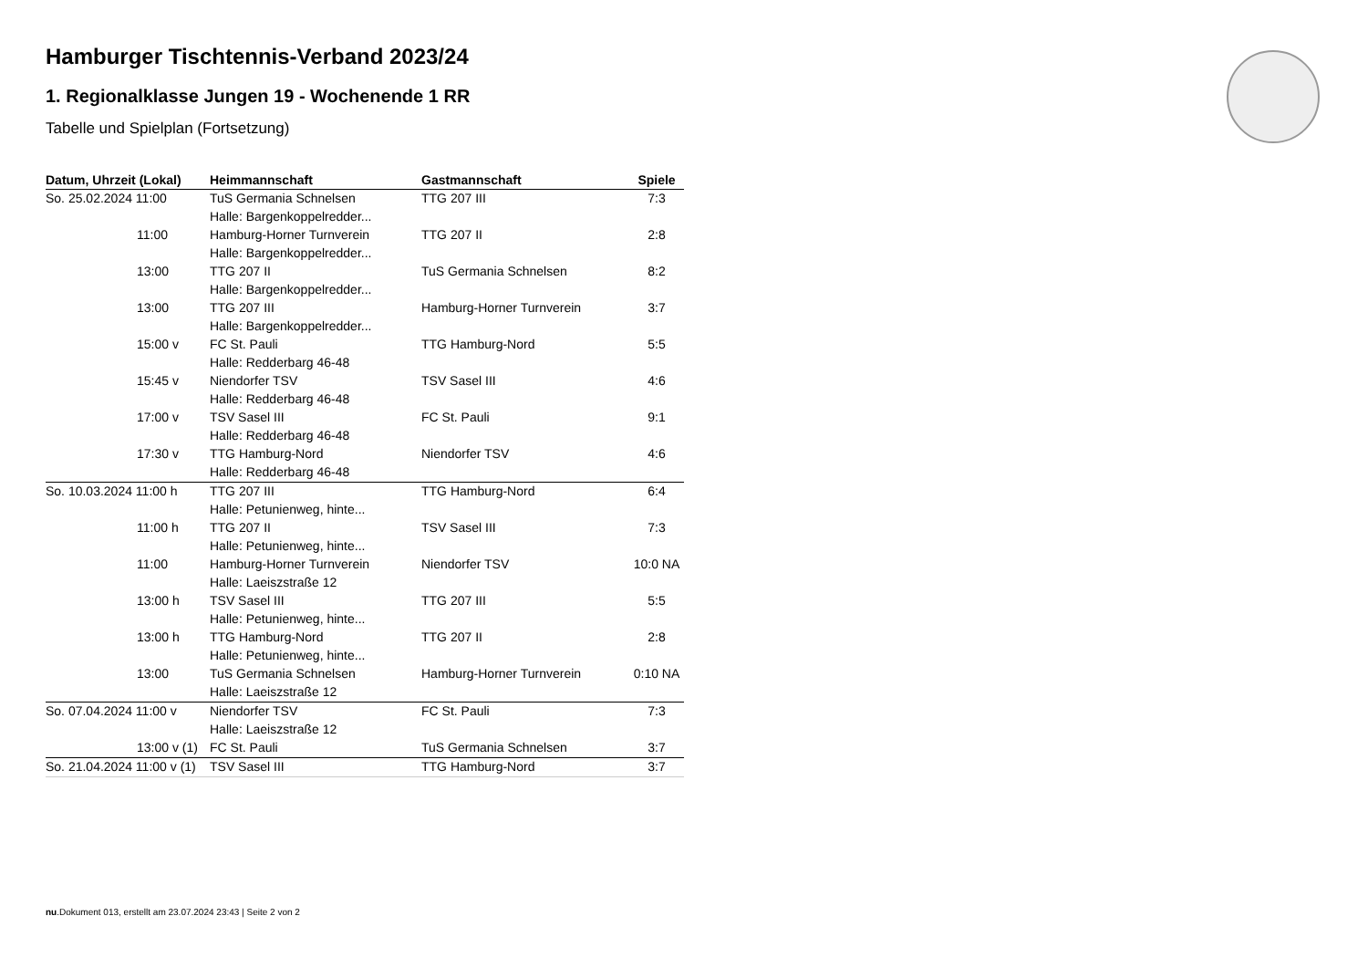Hamburger Tischtennis-Verband 2023/24
1. Regionalklasse Jungen 19 - Wochenende 1 RR
Tabelle und Spielplan (Fortsetzung)
| Datum, Uhrzeit (Lokal) | Heimmannschaft | Gastmannschaft | Spiele |
| --- | --- | --- | --- |
| So. 25.02.2024 11:00 | TuS Germania Schnelsen | TTG 207 III | 7:3 |
| | Halle: Bargenkoppelredder... | | |
| 11:00 | Hamburg-Horner Turnverein | TTG 207 II | 2:8 |
| | Halle: Bargenkoppelredder... | | |
| 13:00 | TTG 207 II | TuS Germania Schnelsen | 8:2 |
| | Halle: Bargenkoppelredder... | | |
| 13:00 | TTG 207 III | Hamburg-Horner Turnverein | 3:7 |
| | Halle: Bargenkoppelredder... | | |
| 15:00 v | FC St. Pauli | TTG Hamburg-Nord | 5:5 |
| | Halle: Redderbarg 46-48 | | |
| 15:45 v | Niendorfer TSV | TSV Sasel III | 4:6 |
| | Halle: Redderbarg 46-48 | | |
| 17:00 v | TSV Sasel III | FC St. Pauli | 9:1 |
| | Halle: Redderbarg 46-48 | | |
| 17:30 v | TTG Hamburg-Nord | Niendorfer TSV | 4:6 |
| | Halle: Redderbarg 46-48 | | |
| So. 10.03.2024 11:00 h | TTG 207 III | TTG Hamburg-Nord | 6:4 |
| | Halle: Petunienweg, hinte... | | |
| 11:00 h | TTG 207 II | TSV Sasel III | 7:3 |
| | Halle: Petunienweg, hinte... | | |
| 11:00 | Hamburg-Horner Turnverein | Niendorfer TSV | 10:0 NA |
| | Halle: Laeiszstraße 12 | | |
| 13:00 h | TSV Sasel III | TTG 207 III | 5:5 |
| | Halle: Petunienweg, hinte... | | |
| 13:00 h | TTG Hamburg-Nord | TTG 207 II | 2:8 |
| | Halle: Petunienweg, hinte... | | |
| 13:00 | TuS Germania Schnelsen | Hamburg-Horner Turnverein | 0:10 NA |
| | Halle: Laeiszstraße 12 | | |
| So. 07.04.2024 11:00 v | Niendorfer TSV | FC St. Pauli | 7:3 |
| | Halle: Laeiszstraße 12 | | |
| 13:00 v (1) | FC St. Pauli | TuS Germania Schnelsen | 3:7 |
| So. 21.04.2024 11:00 v (1) | TSV Sasel III | TTG Hamburg-Nord | 3:7 |
nu.Dokument 013, erstellt am 23.07.2024 23:43 | Seite 2 von 2